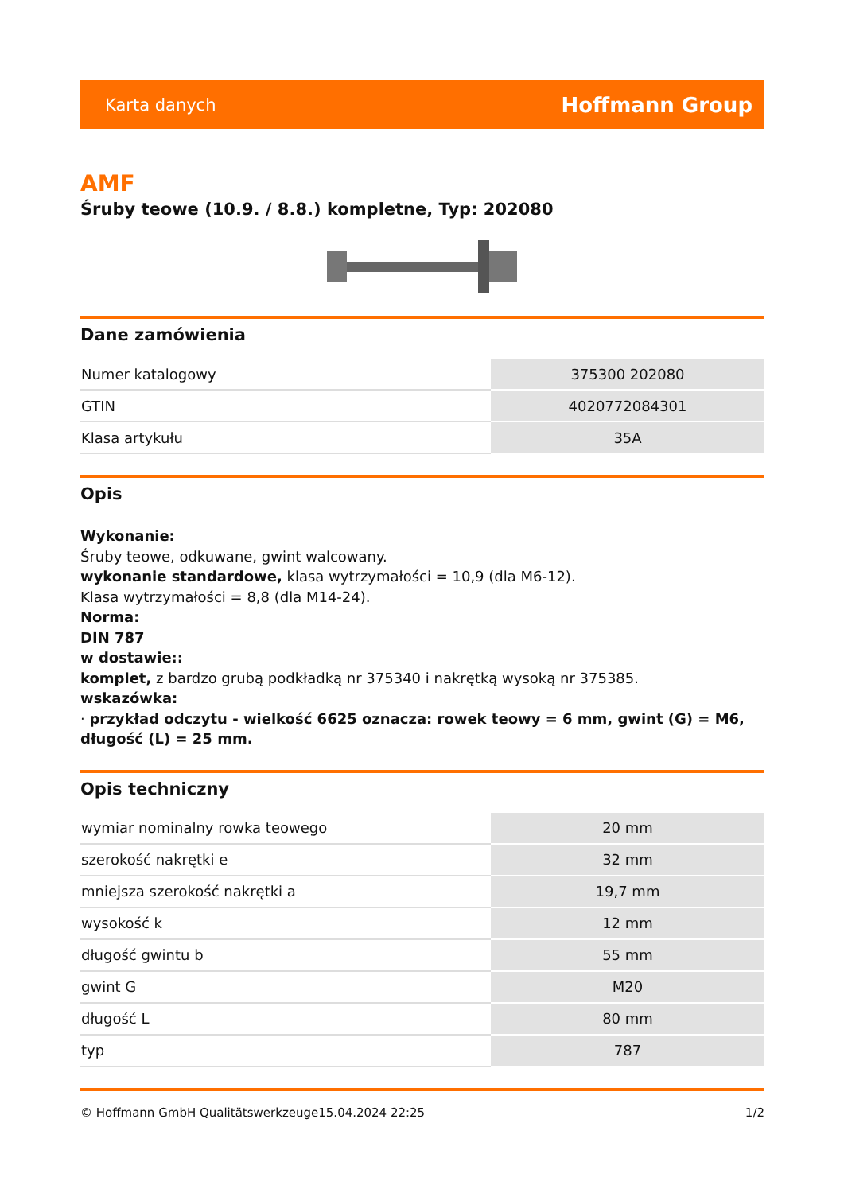Karta danych Hoffmann Group
AMF
Śruby teowe (10.9. / 8.8.) kompletne, Typ: 202080
Dane zamówienia
| Numer katalogowy | 375300 202080 |
| GTIN | 4020772084301 |
| Klasa artykułu | 35A |
Opis
Wykonanie:
Śruby teowe, odkuwane, gwint walcowany.
wykonanie standardowe, klasa wytrzymałości = 10,9 (dla M6-12).
Klasa wytrzymałości = 8,8 (dla M14-24).
Norma:
DIN 787
w dostawie::
komplet, z bardzo grubą podkładką nr 375340 i nakrętką wysoką nr 375385.
wskazówka:
· przykład odczytu - wielkość 6625 oznacza: rowek teowy = 6 mm, gwint (G) = M6, długość (L) = 25 mm.
Opis techniczny
| wymiar nominalny rowka teowego | 20 mm |
| szerokość nakrętki e | 32 mm |
| mniejsza szerokość nakrętki a | 19,7 mm |
| wysokość k | 12 mm |
| długość gwintu b | 55 mm |
| gwint G | M20 |
| długość L | 80 mm |
| typ | 787 |
© Hoffmann GmbH Qualitätswerkzeuge 15.04.2024 22:25 1/2